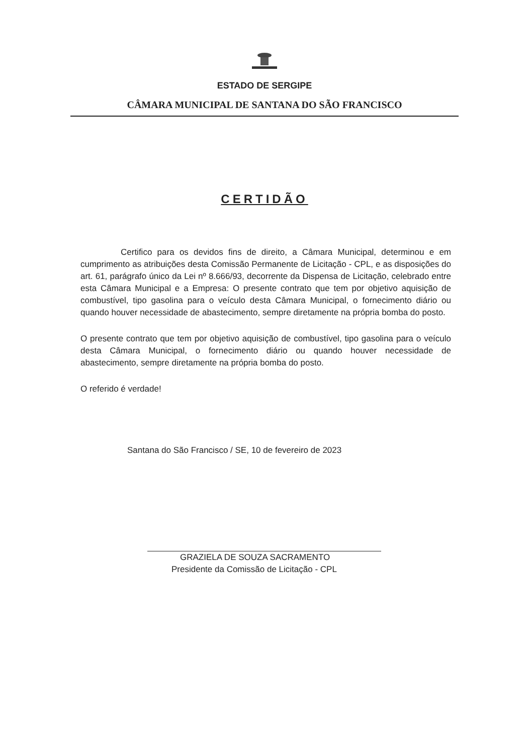ESTADO DE SERGIPE
CÂMARA MUNICIPAL DE SANTANA DO SÃO FRANCISCO
CERTIDÃO
Certifico para os devidos fins de direito, a Câmara Municipal, determinou e em cumprimento as atribuições desta Comissão Permanente de Licitação - CPL, e as disposições do art. 61, parágrafo único da Lei nº 8.666/93, decorrente da Dispensa de Licitação, celebrado entre esta Câmara Municipal e a Empresa: O presente contrato que tem por objetivo aquisição de combustível, tipo gasolina para o veículo desta Câmara Municipal, o fornecimento diário ou quando houver necessidade de abastecimento, sempre diretamente na própria bomba do posto.
O presente contrato que tem por objetivo aquisição de combustível, tipo gasolina para o veículo desta Câmara Municipal, o fornecimento diário ou quando houver necessidade de abastecimento, sempre diretamente na própria bomba do posto.
O referido é verdade!
Santana do São Francisco / SE, 10 de fevereiro de 2023
GRAZIELA DE SOUZA SACRAMENTO
Presidente da Comissão de Licitação - CPL